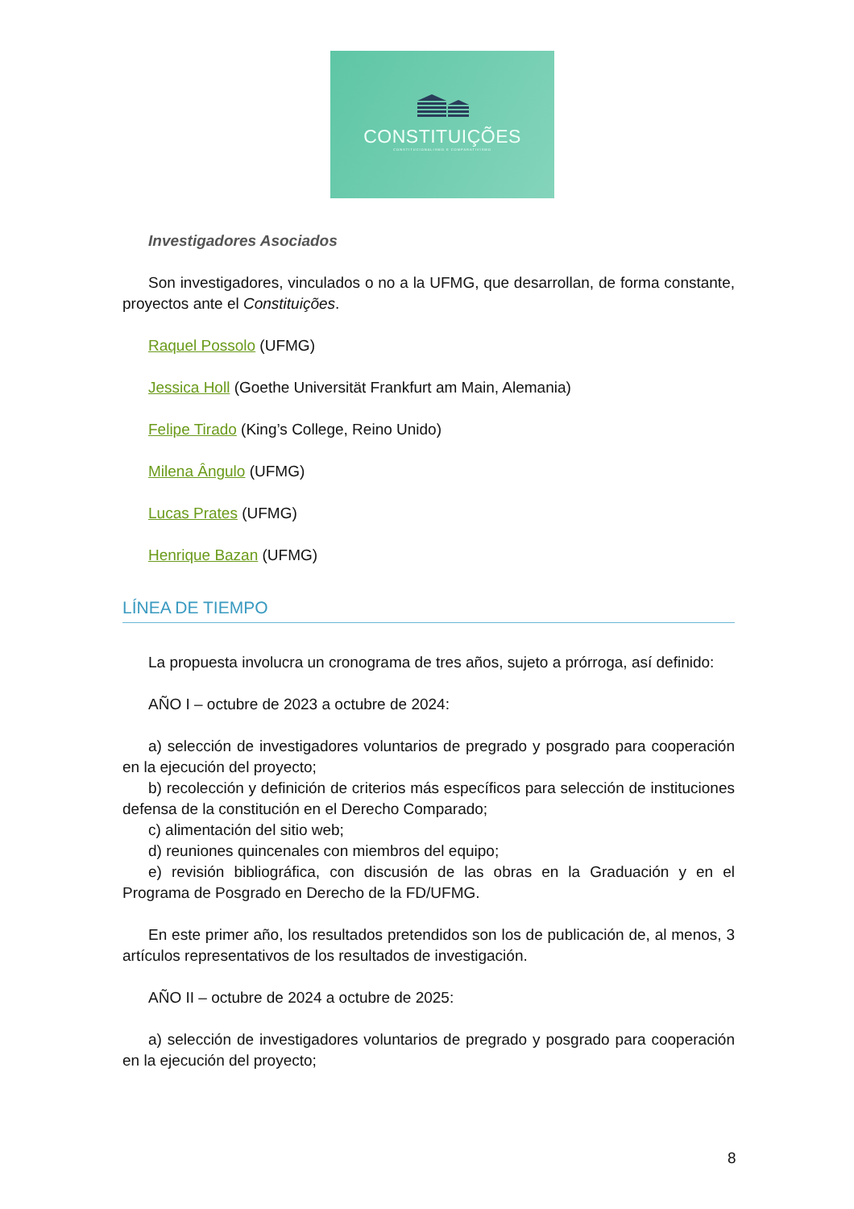CONSTITUIÇÕES
CONSTITUCIONALISMO E COMPARATIVISMO
Investigadores Asociados
Son investigadores, vinculados o no a la UFMG, que desarrollan, de forma constante, proyectos ante el Constituições.
Raquel Possolo (UFMG)
Jessica Holl (Goethe Universität Frankfurt am Main, Alemania)
Felipe Tirado (King’s College, Reino Unido)
Milena Ângulo (UFMG)
Lucas Prates (UFMG)
Henrique Bazan (UFMG)
LÍNEA DE TIEMPO
La propuesta involucra un cronograma de tres años, sujeto a prórroga, así definido:
AÑO I – octubre de 2023 a octubre de 2024:
a) selección de investigadores voluntarios de pregrado y posgrado para cooperación en la ejecución del proyecto;
b) recolección y definición de criterios más específicos para selección de instituciones defensa de la constitución en el Derecho Comparado;
c) alimentación del sitio web;
d) reuniones quincenales con miembros del equipo;
e) revisión bibliográfica, con discusión de las obras en la Graduación y en el Programa de Posgrado en Derecho de la FD/UFMG.
En este primer año, los resultados pretendidos son los de publicación de, al menos, 3 artículos representativos de los resultados de investigación.
AÑO II – octubre de 2024 a octubre de 2025:
a) selección de investigadores voluntarios de pregrado y posgrado para cooperación en la ejecución del proyecto;
8